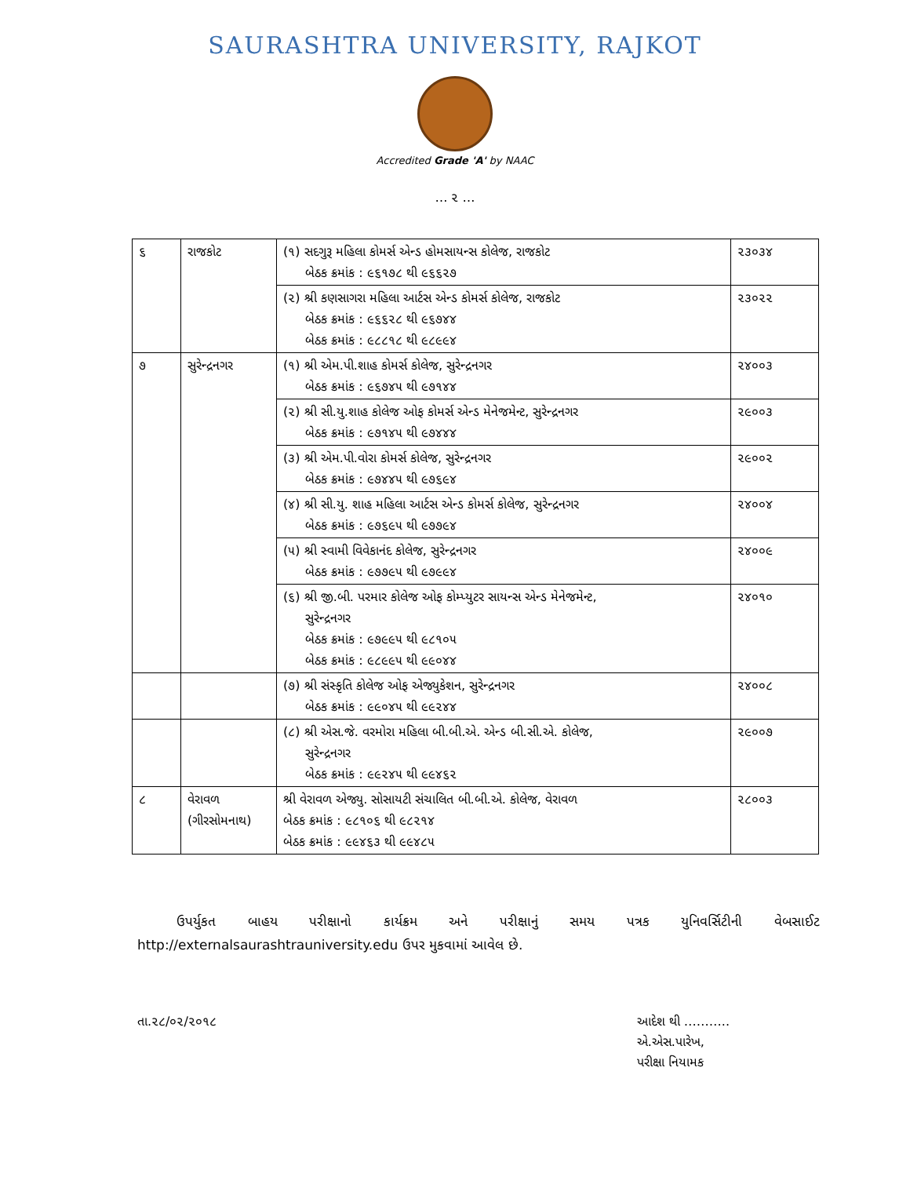SAURASHTRA UNIVERSITY, RAJKOT
Accredited Grade 'A' by NAAC
… ૨ …
| ૬ | રાજકોટ | (૧) સદગુરૂ મહિલા કોમર્સ એન્ડ હોમસાયન્સ કોલેજ, રાજકોટ બેઠક ક્રમાંક : ૯૬૧૭૮ થી ૯૬૬૨૭ | ૨૩૦૩૪ |
| | | (૨) શ્રી કણસાગરા મહિલા આર્ટસ એન્ડ કોમર્સ કોલેજ, રાજકોટ બેઠક ક્રમાંક : ૯૬૬૨૮ થી ૯૬૭૪૪ બેઠક ક્રમાંક : ૯૮૮૧૮ થી ૯૮૯૯૪ | ૨૩૦૨૨ |
| ૭ | સુરેન્દ્રનગર | (૧) શ્રી એમ.પી.શાહ કોમર્સ કોલેજ, સુરેન્દ્રનગર બેઠક ક્રમાંક : ૯૬૭૪૫ થી ૯૭૧૪૪ | ૨૪૦૦૩ |
| | | (૨) શ્રી સી.યુ.શાહ કોલેજ ઓફ કોમર્સ એન્ડ મેનેજમેન્ટ, સુરેન્દ્રનગર બેઠક ક્રમાંક : ૯૭૧૪૫ થી ૯૭૪૪૪ | ૨૯૦૦૩ |
| | | (૩) શ્રી એમ.પી.વોરા કોમર્સ કોલેજ, સુરેન્દ્રનગર બેઠક ક્રમાંક : ૯૭૪૪૫ થી ૯૭૬૯૪ | ૨૯૦૦૨ |
| | | (૪) શ્રી સી.યુ. શાહ મહિલા આર્ટસ એન્ડ કોમર્સ કોલેજ, સુરેન્દ્રનગર બેઠક ક્રમાંક : ૯૭૬૯૫ થી ૯૭૭૯૪ | ૨૪૦૦૪ |
| | | (૫) શ્રી સ્વામી વિવેકાનંદ કોલેજ, સુરેન્દ્રનગર બેઠક ક્રમાંક : ૯૭૭૯૫ થી ૯૭૯૯૪ | ૨૪૦૦૯ |
| | | (૬) શ્રી જી.બી. પરમાર કોલેજ ઓફ કોમ્પ્યુટર સાયન્સ એન્ડ મેનેજમેન્ટ, સુરેન્દ્રનગર બેઠક ક્રમાંક : ૯૭૯૯૫ થી ૯૮૧૦૫ બેઠક ક્રમાંક : ૯૮૯૯૫ થી ૯૯૦૪૪ | ૨૪૦૧૦ |
| | | (૭) શ્રી સંસ્કૃતિ કોલેજ ઓફ એજ્યુકેશન, સુરેન્દ્રનગર બેઠક ક્રમાંક : ૯૯૦૪૫ થી ૯૯૨૪૪ | ૨૪૦૦૮ |
| | | (૮) શ્રી એસ.જે. વરમોરા મહિલા બી.બી.એ. એન્ડ બી.સી.એ. કોલેજ, સુરેન્દ્રનગર બેઠક ક્રમાંક : ૯૯૨૪૫ થી ૯૯૪૬૨ | ૨૯૦૦૭ |
| ૮ | વેરાવળ (ગીરસોમનાથ) | શ્રી વેરાવળ એજ્યુ. સોસાયટી સંચાલિત બી.બી.એ. કોલેજ, વેરાવળ બેઠક ક્રમાંક : ૯૮૧૦૬ થી ૯૮૨૧૪ બેઠક ક્રમાંક : ૯૯૪૬૩ થી ૯૯૪૮૫ | ૨૮૦૦૩ |
ઉપર્યુકત બાહય પરીક્ષાનો કાર્યક્રમ અને પરીક્ષાનું સમય પત્રક યુનિવર્સિટીની વેબસાઈટ http://externalsaurashtrauniversity.edu ઉપર મુકવામાં આવેલ છે.
તા.૨૮/૦૨/૨૦૧૮ આદેશ થી ………..
એ.એસ.પારેખ,
પરીક્ષા નિયામક